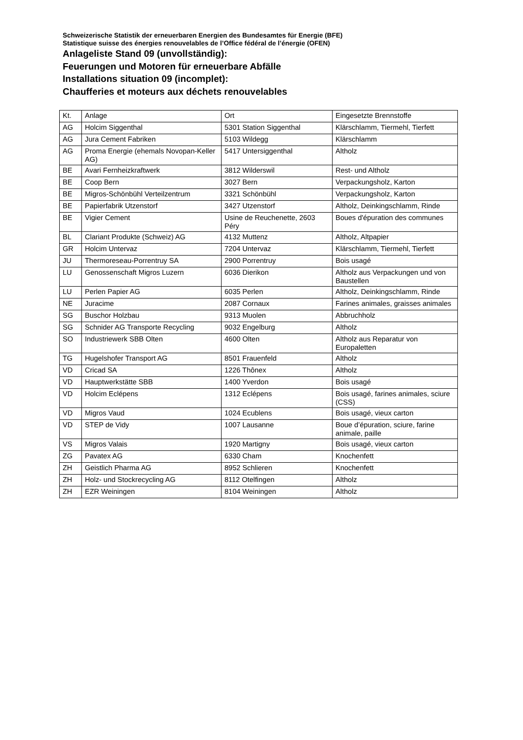Schweizerische Statistik der erneuerbaren Energien des Bundesamtes für Energie (BFE)
Statistique suisse des énergies renouvelables de l’Office fédéral de l’énergie (OFEN)
Anlageliste Stand 09 (unvollständig):
Feuerungen und Motoren für erneuerbare Abfälle
Installations situation 09 (incomplet):
Chaufferies et moteurs aux déchets renouvelables
| Kt. | Anlage | Ort | Eingesetzte Brennstoffe |
| AG | Holcim Siggenthal | 5301 Station Siggenthal | Klärschlamm, Tiermehl, Tierfett |
| AG | Jura Cement Fabriken | 5103 Wildegg | Klärschlamm |
| AG | Proma Energie (ehemals Novopan-Keller AG) | 5417 Untersiggenthal | Altholz |
| BE | Avari Fernheizkraftwerk | 3812 Wilderswil | Rest- und Altholz |
| BE | Coop Bern | 3027 Bern | Verpackungsholz, Karton |
| BE | Migros-Schönbühl Verteilzentrum | 3321 Schönbühl | Verpackungsholz, Karton |
| BE | Papierfabrik Utzenstorf | 3427 Utzenstorf | Altholz, Deinkingschlamm, Rinde |
| BE | Vigier Cement | Usine de Reuchenette, 2603 Péry | Boues d'épuration des communes |
| BL | Clariant Produkte (Schweiz) AG | 4132 Muttenz | Altholz, Altpapier |
| GR | Holcim Untervaz | 7204 Untervaz | Klärschlamm, Tiermehl, Tierfett |
| JU | Thermoreseau-Porrentruy SA | 2900 Porrentruy | Bois usagé |
| LU | Genossenschaft Migros Luzern | 6036 Dierikon | Altholz aus Verpackungen und von Baustellen |
| LU | Perlen Papier AG | 6035 Perlen | Altholz, Deinkingschlamm, Rinde |
| NE | Juracime | 2087 Cornaux | Farines animales, graisses animales |
| SG | Buschor Holzbau | 9313 Muolen | Abbruchholz |
| SG | Schnider AG Transporte Recycling | 9032 Engelburg | Altholz |
| SO | Industriewerk SBB Olten | 4600 Olten | Altholz aus Reparatur von Europaletten |
| TG | Hugelshofer Transport AG | 8501 Frauenfeld | Altholz |
| VD | Cricad SA | 1226 Thônex | Altholz |
| VD | Hauptwerkstätte SBB | 1400 Yverdon | Bois usagé |
| VD | Holcim Eclépens | 1312 Eclépens | Bois usagé, farines animales, sciure (CSS) |
| VD | Migros Vaud | 1024 Ecublens | Bois usagé, vieux carton |
| VD | STEP de Vidy | 1007 Lausanne | Boue d’épuration, sciure, farine animale, paille |
| VS | Migros Valais | 1920 Martigny | Bois usagé, vieux carton |
| ZG | Pavatex AG | 6330 Cham | Knochenfett |
| ZH | Geistlich Pharma AG | 8952 Schlieren | Knochenfett |
| ZH | Holz- und Stockrecycling AG | 8112 Otelfingen | Altholz |
| ZH | EZR Weiningen | 8104 Weiningen | Altholz |